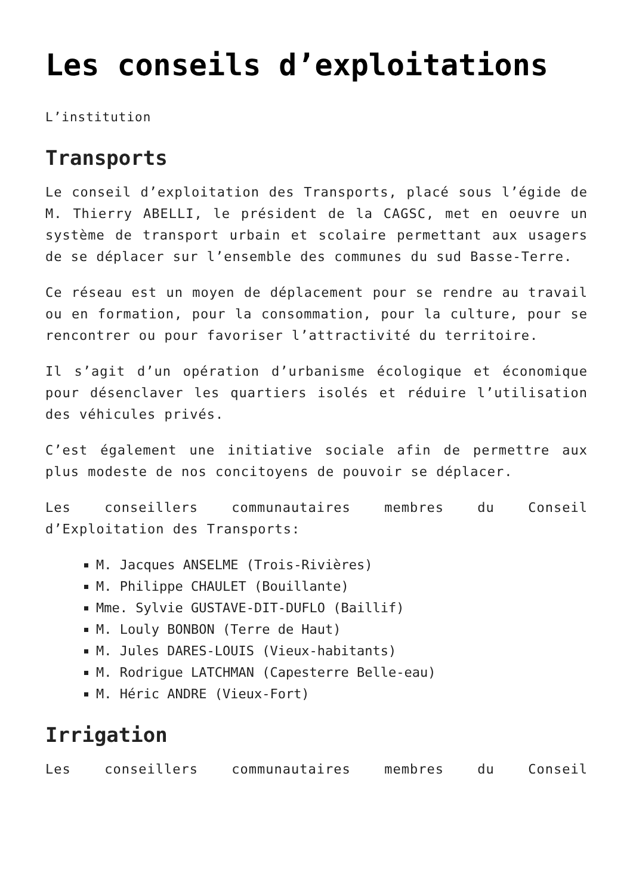Les conseils d’exploitations
L’institution
Transports
Le conseil d’exploitation des Transports, placé sous l’égide de M. Thierry ABELLI, le président de la CAGSC, met en oeuvre un système de transport urbain et scolaire permettant aux usagers de se déplacer sur l’ensemble des communes du sud Basse-Terre.
Ce réseau est un moyen de déplacement pour se rendre au travail ou en formation, pour la consommation, pour la culture, pour se rencontrer ou pour favoriser l’attractivité du territoire.
Il s’agit d’un opération d’urbanisme écologique et économique pour désenclaver les quartiers isolés et réduire l’utilisation des véhicules privés.
C’est également une initiative sociale afin de permettre aux plus modeste de nos concitoyens de pouvoir se déplacer.
Les conseillers communautaires membres du Conseil d’Exploitation des Transports:
M. Jacques ANSELME (Trois-Rivières)
M. Philippe CHAULET (Bouillante)
Mme. Sylvie GUSTAVE-DIT-DUFLO (Baillif)
M. Louly BONBON (Terre de Haut)
M. Jules DARES-LOUIS (Vieux-habitants)
M. Rodrigue LATCHMAN (Capesterre Belle-eau)
M. Héric ANDRE (Vieux-Fort)
Irrigation
Les conseillers communautaires membres du Conseil